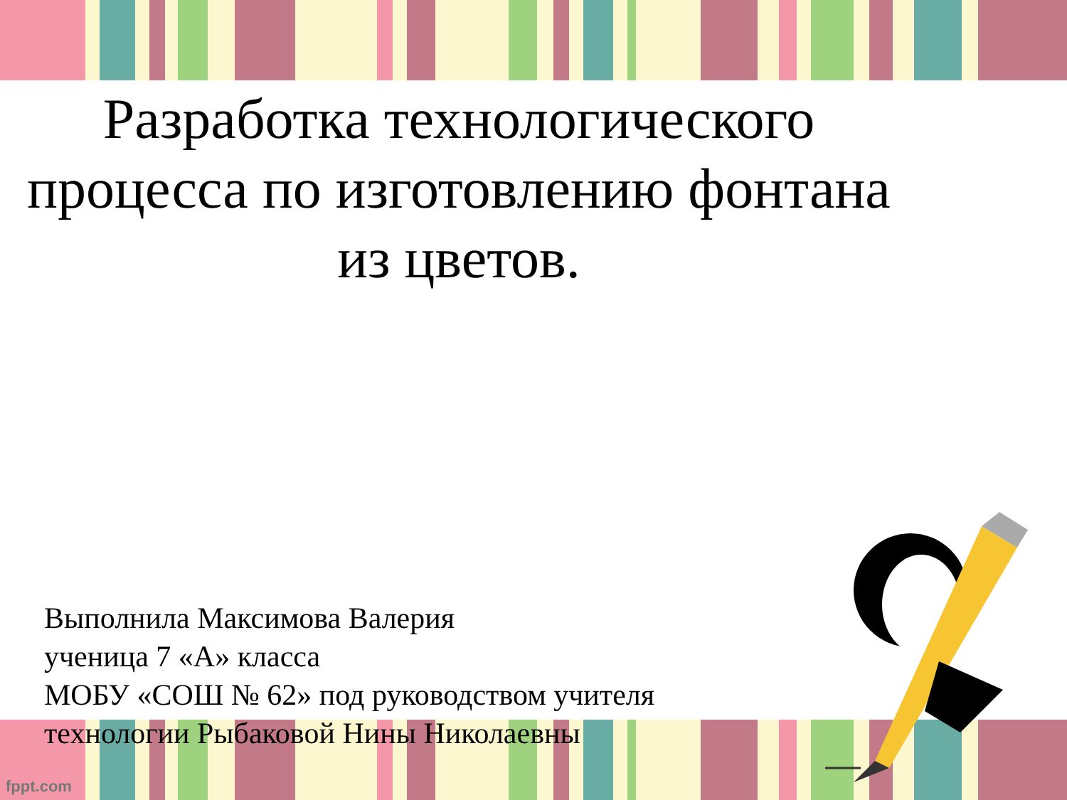Разработка технологического процесса по изготовлению фонтана из цветов.
Выполнила Максимова Валерия
ученица 7 «А» класса
МОБУ «СОШ № 62» под руководством учителя
технологии Рыбаковой Нины Николаевны
fppt.com